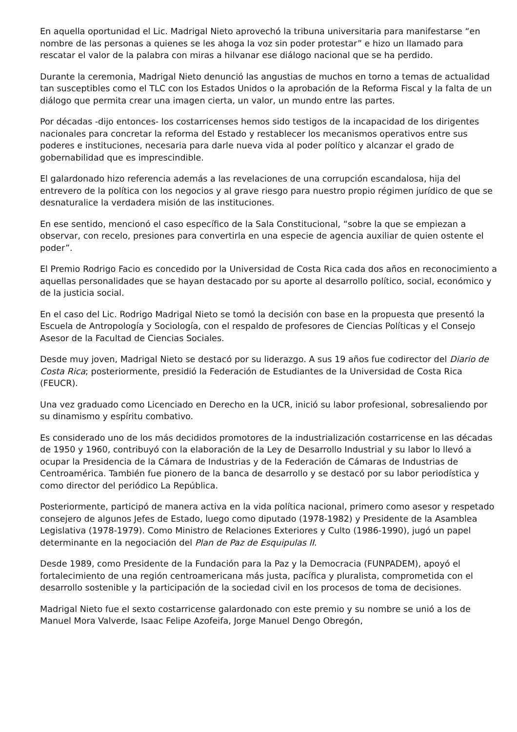En aquella oportunidad el Lic. Madrigal Nieto aprovechó la tribuna universitaria para manifestarse “en nombre de las personas a quienes se les ahoga la voz sin poder protestar” e hizo un llamado para rescatar el valor de la palabra con miras a hilvanar ese diálogo nacional que se ha perdido.
Durante la ceremonia, Madrigal Nieto denunció las angustias de muchos en torno a temas de actualidad tan susceptibles como el TLC con los Estados Unidos o la aprobación de la Reforma Fiscal y la falta de un diálogo que permita crear una imagen cierta, un valor, un mundo entre las partes.
Por décadas -dijo entonces- los costarricenses hemos sido testigos de la incapacidad de los dirigentes nacionales para concretar la reforma del Estado y restablecer los mecanismos operativos entre sus poderes e instituciones, necesaria para darle nueva vida al poder político y alcanzar el grado de gobernabilidad que es imprescindible.
El galardonado hizo referencia además a las revelaciones de una corrupción escandalosa, hija del entrevero de la política con los negocios y al grave riesgo para nuestro propio régimen jurídico de que se desnaturalice la verdadera misión de las instituciones.
En ese sentido, mencionó el caso específico de la Sala Constitucional, “sobre la que se empiezan a observar, con recelo, presiones para convertirla en una especie de agencia auxiliar de quien ostente el poder”.
El Premio Rodrigo Facio es concedido por la Universidad de Costa Rica cada dos años en reconocimiento a aquellas personalidades que se hayan destacado por su aporte al desarrollo político, social, económico y de la justicia social.
En el caso del Lic. Rodrigo Madrigal Nieto se tomó la decisión con base en la propuesta que presentó la Escuela de Antropología y Sociología, con el respaldo de profesores de Ciencias Políticas y el Consejo Asesor de la Facultad de Ciencias Sociales.
Desde muy joven, Madrigal Nieto se destacó por su liderazgo. A sus 19 años fue codirector del Diario de Costa Rica; posteriormente, presidió la Federación de Estudiantes de la Universidad de Costa Rica (FEUCR).
Una vez graduado como Licenciado en Derecho en la UCR, inició su labor profesional, sobresaliendo por su dinamismo y espíritu combativo.
Es considerado uno de los más decididos promotores de la industrialización costarricense en las décadas de 1950 y 1960, contribuyó con la elaboración de la Ley de Desarrollo Industrial y su labor lo llevó a ocupar la Presidencia de la Cámara de Industrias y de la Federación de Cámaras de Industrias de Centroamérica. También fue pionero de la banca de desarrollo y se destacó por su labor periodística y como director del periódico La República.
Posteriormente, participó de manera activa en la vida política nacional, primero como asesor y respetado consejero de algunos Jefes de Estado, luego como diputado (1978-1982) y Presidente de la Asamblea Legislativa (1978-1979). Como Ministro de Relaciones Exteriores y Culto (1986-1990), jugó un papel determinante en la negociación del Plan de Paz de Esquipulas II.
Desde 1989, como Presidente de la Fundación para la Paz y la Democracia (FUNPADEM), apoyó el fortalecimiento de una región centroamericana más justa, pacífica y pluralista, comprometida con el desarrollo sostenible y la participación de la sociedad civil en los procesos de toma de decisiones.
Madrigal Nieto fue el sexto costarricense galardonado con este premio y su nombre se unió a los de Manuel Mora Valverde, Isaac Felipe Azofeifa, Jorge Manuel Dengo Obregón,